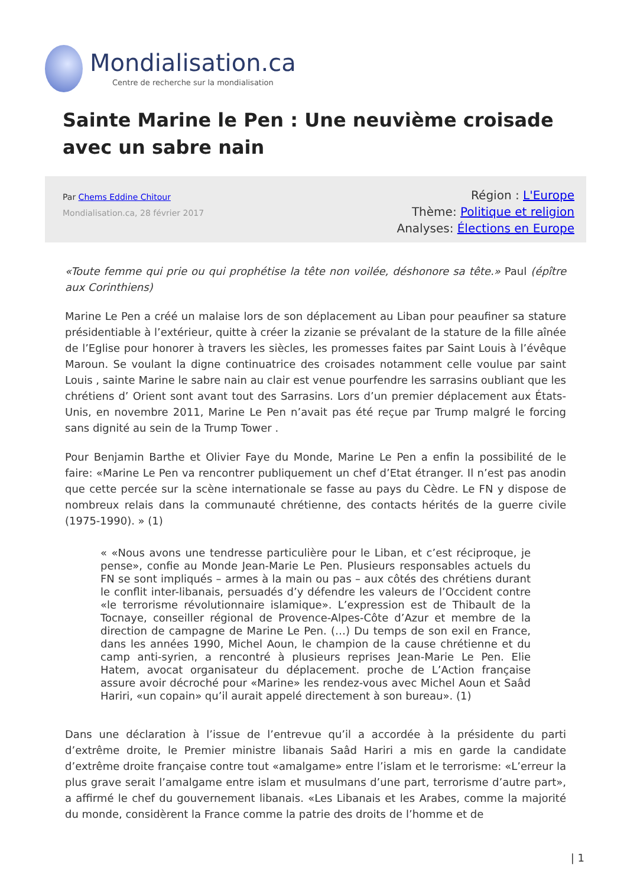Mondialisation.ca
Centre de recherche sur la mondialisation
Sainte Marine le Pen : Une neuvième croisade avec un sabre nain
Par Chems Eddine Chitour
Mondialisation.ca, 28 février 2017
Région : L'Europe
Thème: Politique et religion
Analyses: Élections en Europe
«Toute femme qui prie ou qui prophétise la tête non voilée, déshonore sa tête.» Paul (épître aux Corinthiens)
Marine Le Pen a créé un malaise lors de son déplacement au Liban pour peaufiner sa stature présidentiable à l’extérieur, quitte à créer la zizanie se prévalant de la stature de la fille aînée de l’Eglise pour honorer à travers les siècles, les promesses faites par Saint Louis à l’évêque Maroun. Se voulant la digne continuatrice des croisades notamment celle voulue par saint Louis , sainte Marine le sabre nain au clair est venue pourfendre les sarrasins oubliant que les chrétiens d’ Orient sont avant tout des Sarrasins. Lors d’un premier déplacement aux États-Unis, en novembre 2011, Marine Le Pen n’avait pas été reçue par Trump malgré le forcing sans dignité au sein de la Trump Tower .
Pour Benjamin Barthe et Olivier Faye du Monde, Marine Le Pen a enfin la possibilité de le faire: «Marine Le Pen va rencontrer publiquement un chef d’Etat étranger. Il n’est pas anodin que cette percée sur la scène internationale se fasse au pays du Cèdre. Le FN y dispose de nombreux relais dans la communauté chrétienne, des contacts hérités de la guerre civile (1975-1990). » (1)
« «Nous avons une tendresse particulière pour le Liban, et c’est réciproque, je pense», confie au Monde Jean-Marie Le Pen. Plusieurs responsables actuels du FN se sont impliqués – armes à la main ou pas – aux côtés des chrétiens durant le conflit inter-libanais, persuadés d’y défendre les valeurs de l’Occident contre «le terrorisme révolutionnaire islamique». L’expression est de Thibault de la Tocnaye, conseiller régional de Provence-Alpes-Côte d’Azur et membre de la direction de campagne de Marine Le Pen. (…) Du temps de son exil en France, dans les années 1990, Michel Aoun, le champion de la cause chrétienne et du camp anti-syrien, a rencontré à plusieurs reprises Jean-Marie Le Pen. Elie Hatem, avocat organisateur du déplacement. proche de L’Action française assure avoir décroché pour «Marine» les rendez-vous avec Michel Aoun et Saâd Hariri, «un copain» qu’il aurait appelé directement à son bureau». (1)
Dans une déclaration à l’issue de l’entrevue qu’il a accordée à la présidente du parti d’extrême droite, le Premier ministre libanais Saâd Hariri a mis en garde la candidate d’extrême droite française contre tout «amalgame» entre l’islam et le terrorisme: «L’erreur la plus grave serait l’amalgame entre islam et musulmans d’une part, terrorisme d’autre part», a affirmé le chef du gouvernement libanais. «Les Libanais et les Arabes, comme la majorité du monde, considèrent la France comme la patrie des droits de l’homme et de
| 1